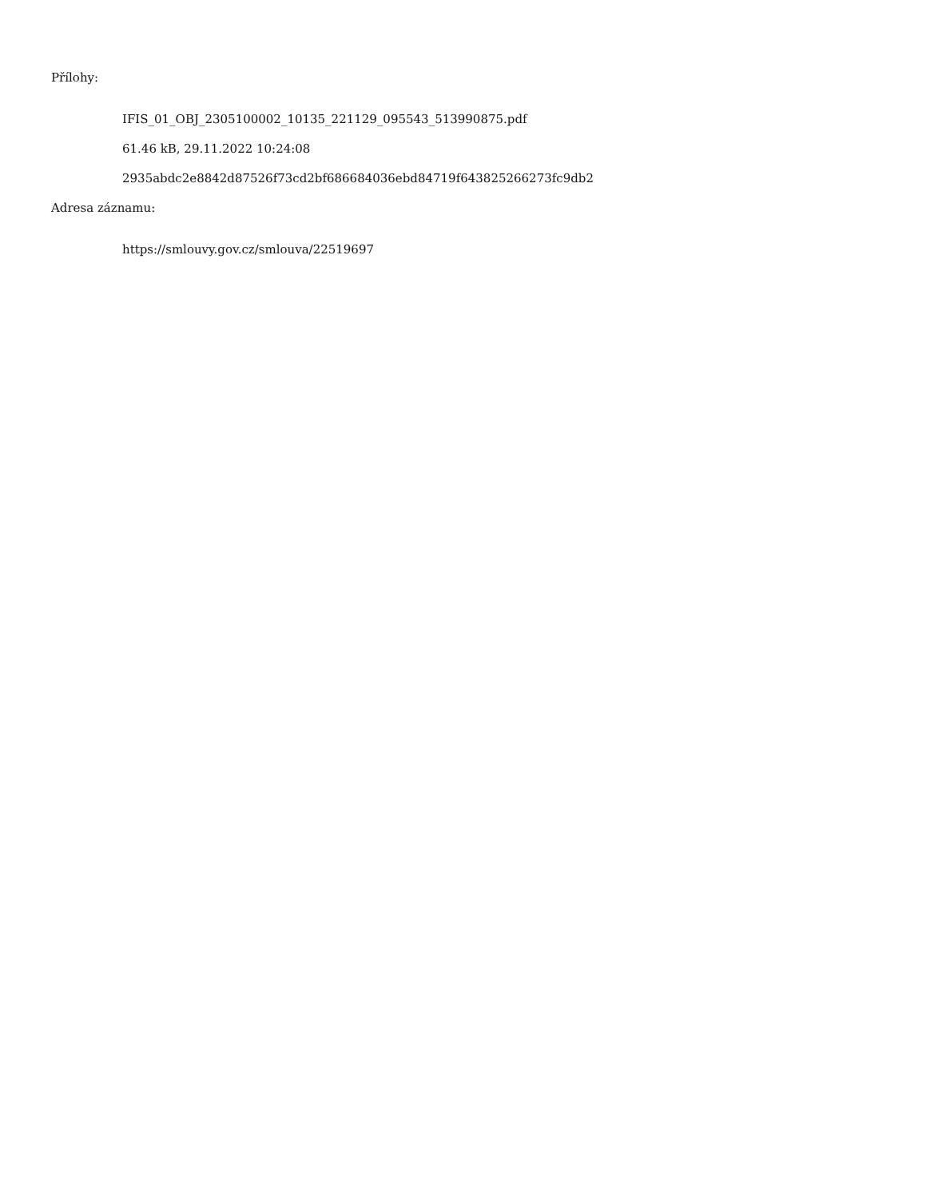Přílohy:
IFIS_01_OBJ_2305100002_10135_221129_095543_513990875.pdf
61.46 kB, 29.11.2022 10:24:08
2935abdc2e8842d87526f73cd2bf686684036ebd84719f643825266273fc9db2
Adresa záznamu:
https://smlouvy.gov.cz/smlouva/22519697